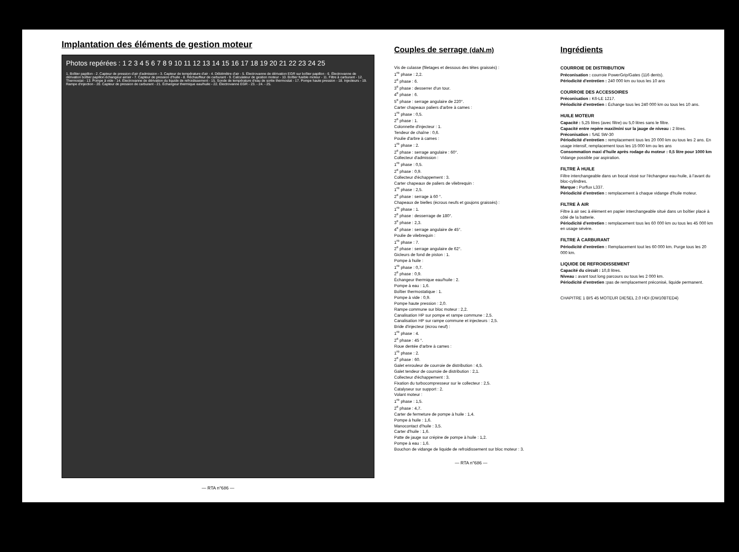Implantation des éléments de gestion moteur
Photos repérées : 1 2 3 4 5 6 7 8 9 10 11 12 13 14 15 16 17 18 19 20 21 22 23 24 25
1. Boîtier papillon - 2. Capteur de pression d'air d'admission - 3. Capteur de température d'air - 4. Débitmètre d'air - 5. Électrovanne de dérivation EGR sur boîtier papillon - 6. Électrovanne de dérivation boîtier papillon échangeur air/air - 7. Capteur de pression d'huile - 8. Réchauffeur de carburant - 9. Calculateur de gestion moteur - 10. Boîtier fusible moteur - 11. Filtre à carburant - 12. Thermostat - 13. Pompe à vide - 14. Électrovanne de dérivation du liquide de refroidissement - 15. Sonde de température d'eau de sortie thermostat - 17. Pompe haute pression - 18. Injecteurs - 19. Rampe d'injection - 20. Capteur de pression de carburant - 21. Échangeur thermique eau/huile - 22. Électrovanne EGR - 23. - 24. - 25.
— RTA n°686 —
Couples de serrage (daN.m)
Vis de culasse (filetages et dessous des têtes graissés) :
1<sup>re</sup> phase : 2,2.
2<sup>e</sup> phase : 6.
3<sup>e</sup> phase : desserrer d'un tour.
4<sup>e</sup> phase : 6.
5<sup>e</sup> phase : serrage angulaire de 220°.
Carter chapeaux paliers d'arbre à cames :
1<sup>re</sup> phase : 0,5.
2<sup>e</sup> phase : 1.
Colonnette d'injecteur : 1.
Tendeur de chaîne : 0,6.
Poulie d'arbre à cames :
1<sup>re</sup> phase : 2.
2<sup>e</sup> phase : serrage angulaire : 60°.
Collecteur d'admission :
1<sup>re</sup> phase : 0,5.
2<sup>e</sup> phase : 0,9.
Collecteur d'échappement : 3.
Carter chapeaux de paliers de vilebrequin :
1<sup>re</sup> phase : 2,5.
2<sup>e</sup> phase : serrage à 60 °.
Chapeaux de bielles (écrous neufs et goujons graissés) :
1<sup>re</sup> phase : 1.
2<sup>e</sup> phase : desserrage de 180°.
3<sup>e</sup> phase : 2,3.
4<sup>e</sup> phase : serrage angulaire de 45°.
Poulie de vilebrequin :
1<sup>re</sup> phase : 7.
2<sup>e</sup> phase : serrage angulaire de 62°.
Gicleurs de fond de piston : 1.
Pompe à huile :
1<sup>re</sup> phase : 0,7.
2<sup>e</sup> phase : 0,9.
Échangeur thermique eau/huile : 2.
Pompe à eau : 1,6.
Boîtier thermostatique : 1.
Pompe à vide : 0,9.
Pompe haute pression : 2,0.
Rampe commune sur bloc moteur : 2,2.
Canalisation HP sur pompe et rampe commune : 2,5.
Canalisation HP sur rampe commune et injecteurs : 2,5.
Bride d'injecteur (écrou neuf) :
1<sup>re</sup> phase : 4.
2<sup>e</sup> phase : 45 °.
Roue dentée d'arbre à cames :
1<sup>re</sup> phase : 2.
2<sup>e</sup> phase : 60.
Galet enrouleur de courroie de distribution : 4,5.
Galet tendeur de courroie de distribution : 2,1.
Collecteur d'échappement : 3.
Fixation du turbocompresseur sur le collecteur : 2,5.
Catalyseur sur support : 2.
Volant moteur :
1<sup>re</sup> phase : 1,5.
2<sup>e</sup> phase : 4,7.
Carter de fermeture de pompe à huile : 1,4.
Pompe à huile : 1,6.
Manocontact d'huile : 3,5.
Carter d'huile : 1,6.
Patte de jauge sur crépine de pompe à huile : 1,2.
Pompe à eau : 1,6.
Bouchon de vidange de liquide de refroidissement sur bloc moteur : 3.
— RTA n°686 —
Ingrédients
COURROIE DE DISTRIBUTION
Préconisation : courroie PowerGrip/Gates (116 dents).
Périodicité d'entretien : 240 000 km ou tous les 10 ans
COURROIE DES ACCESSOIRES
Préconisation : K6-LE 1217.
Périodicité d'entretien : Échange tous les 240 000 km ou tous les 10 ans.
HUILE MOTEUR
Capacité : 5,25 litres (avec filtre) ou 5,0 litres sans le filtre.
Capacité entre repère maxi/mini sur la jauge de niveau : 2 litres.
Préconisation : SAE 5W-30
Périodicité d'entretien : remplacement tous les 20 000 km ou tous les 2 ans. En usage intensif, remplacement tous les 15 000 km ou les ans
Consommation maxi d'huile après rodage du moteur : 0,5 litre pour 1000 km
Vidange possible par aspiration.
FILTRE À HUILE
Filtre interchangeable dans un bocal vissé sur l'échangeur eau-huile, à l'avant du bloc-cylindres.
Marque : Purflux L337.
Périodicité d'entretien : remplacement à chaque vidange d'huile moteur.
FILTRE À AIR
Filtre à air sec à élément en papier interchangeable situé dans un boîtier placé à côté de la batterie.
Périodicité d'entretien : remplacement tous les 60 000 km ou tous les 45 000 km en usage sévère.
FILTRE À CARBURANT
Périodicité d'entretien : Remplacement tout les 60 000 km. Purge tous les 20 000 km.
LIQUIDE DE REFROIDISSEMENT
Capacité du circuit : 10,8 litres.
Niveau : avant tout long parcours ou tous les 2 000 km.
Périodicité d'entretien : pas de remplacement préconisé, liquide permanent.
CHAPITRE 1 BIS 45 MOTEUR DIESEL 2.0 HDI (DW10BTED4)